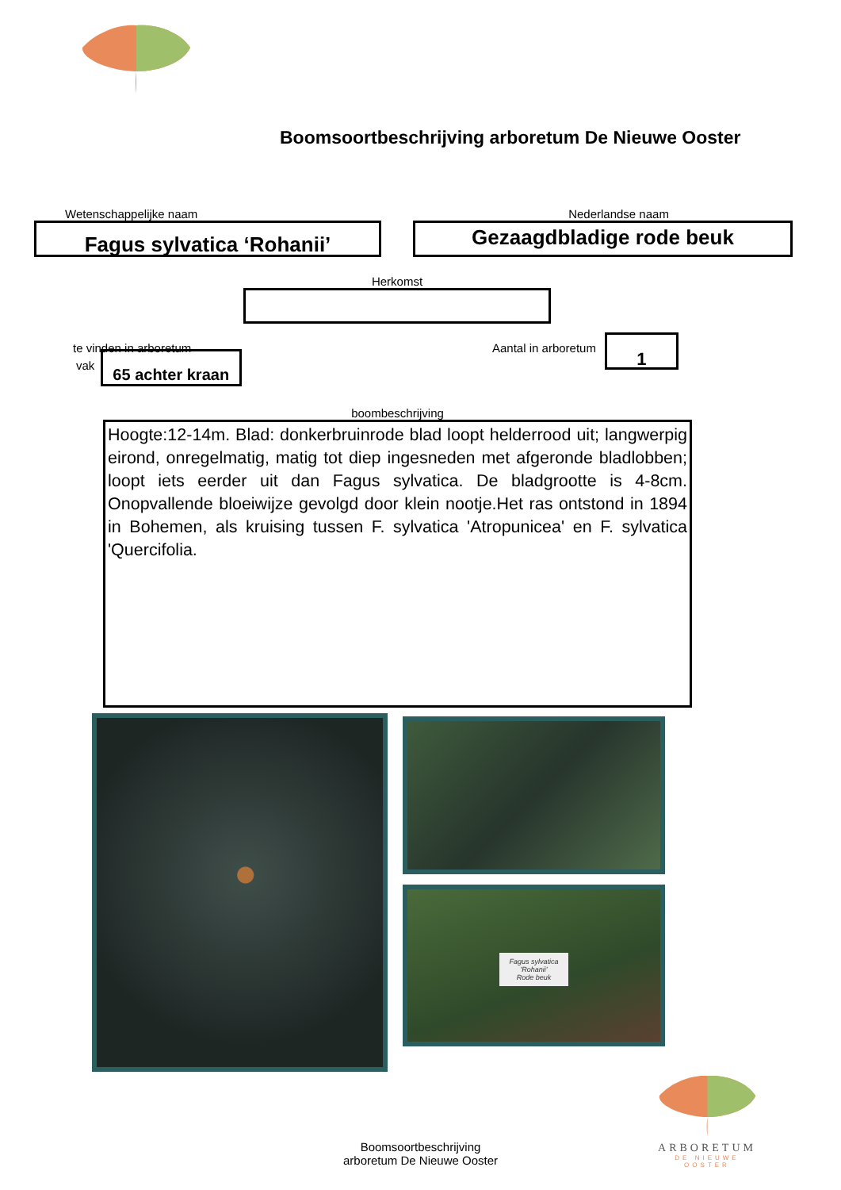Boomsoortbeschrijving arboretum De Nieuwe Ooster
Wetenschappelijke naam
Fagus sylvatica ‘Rohanii’
Nederlandse naam
Gezaagdbladige rode beuk
Herkomst
te vinden in arboretum
vak
65 achter kraan
Aantal in arboretum
1
boombeschrijving
Hoogte:12-14m. Blad: donkerbruinrode blad loopt helderrood uit; langwerpig eirond, onregelmatig, matig tot diep ingesneden met afgeronde bladlobben; loopt iets eerder uit dan Fagus sylvatica. De bladgrootte is 4-8cm. Onopvallende bloeiwijze gevolgd door klein nootje.Het ras ontstond in 1894 in Bohemen, als kruising tussen F. sylvatica 'Atropunicea' en F. sylvatica 'Quercifolia.
Fagus sylvatica
'Rohanii'
Rode beuk
Boomsoortbeschrijving
arboretum De Nieuwe Ooster
ARBORETUM
DE NIEUWE OOSTER